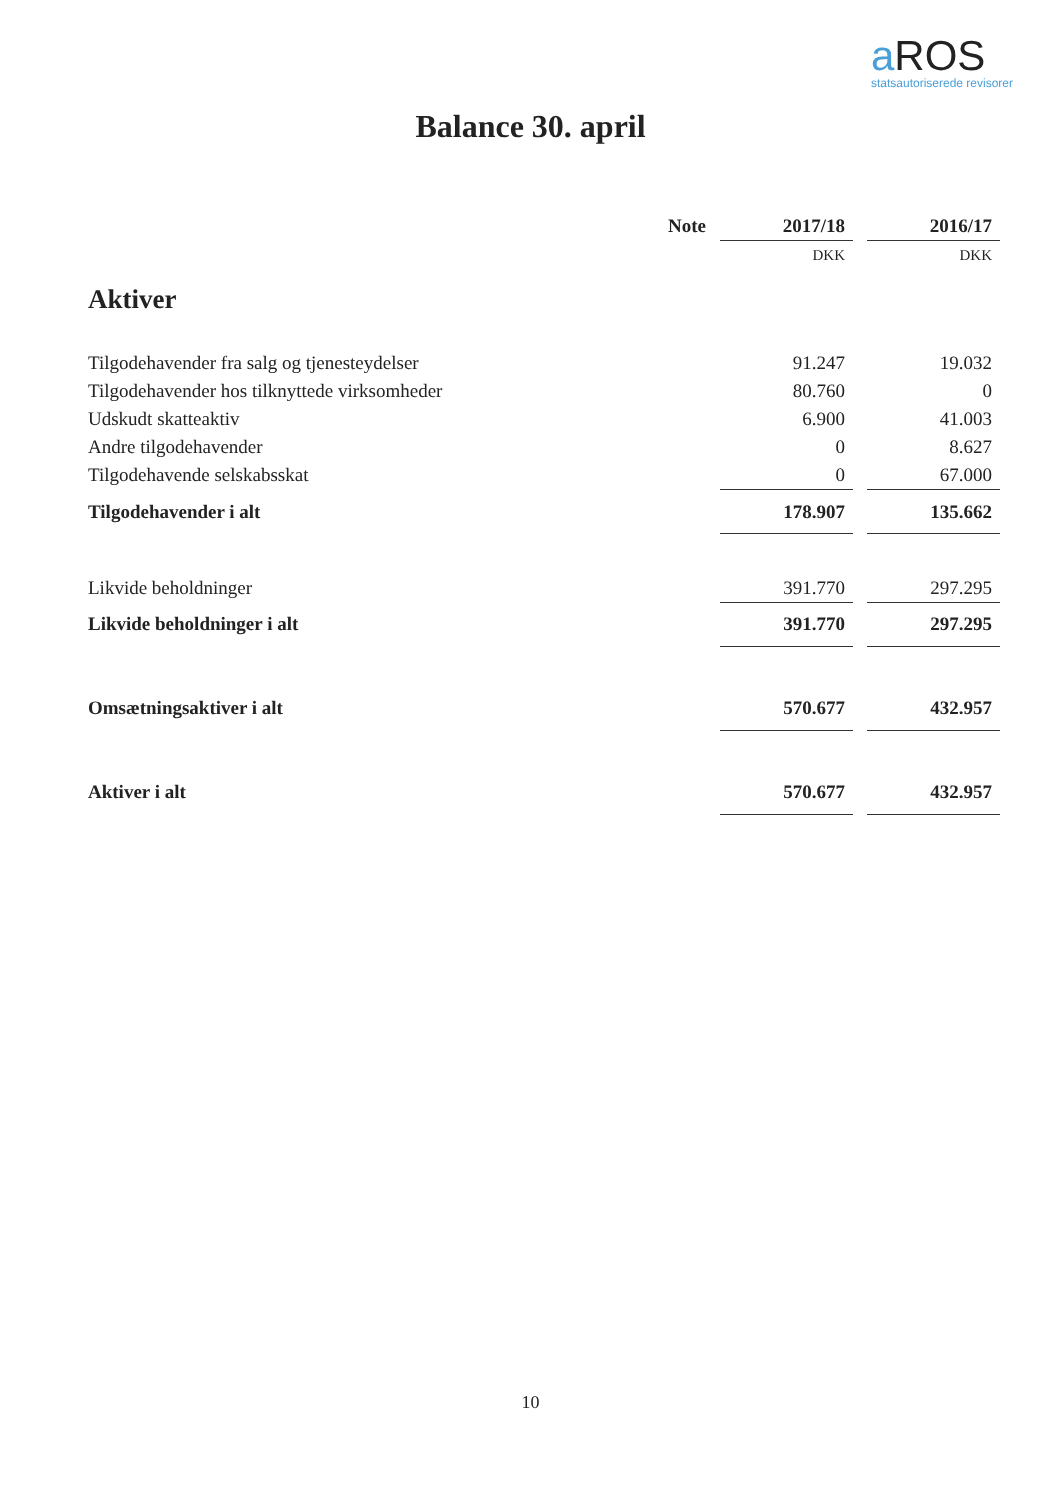a ROS
statsautoriserede revisorer
Balance 30. april
| | Note | | 2017/18 | | 2016/17 |
| --- | --- | --- | --- | --- | --- |
| | | | DKK | | DKK |
| Aktiver | | | | | |
| Tilgodehavender fra salg og tjenesteydelser | | | 91.247 | | 19.032 |
| Tilgodehavender hos tilknyttede virksomheder | | | 80.760 | | 0 |
| Udskudt skatteaktiv | | | 6.900 | | 41.003 |
| Andre tilgodehavender | | | 0 | | 8.627 |
| Tilgodehavende selskabsskat | | | 0 | | 67.000 |
| Tilgodehavender i alt | | | 178.907 | | 135.662 |
| Likvide beholdninger | | | 391.770 | | 297.295 |
| Likvide beholdninger i alt | | | 391.770 | | 297.295 |
| Omsætningsaktiver i alt | | | 570.677 | | 432.957 |
| Aktiver i alt | | | 570.677 | | 432.957 |
10